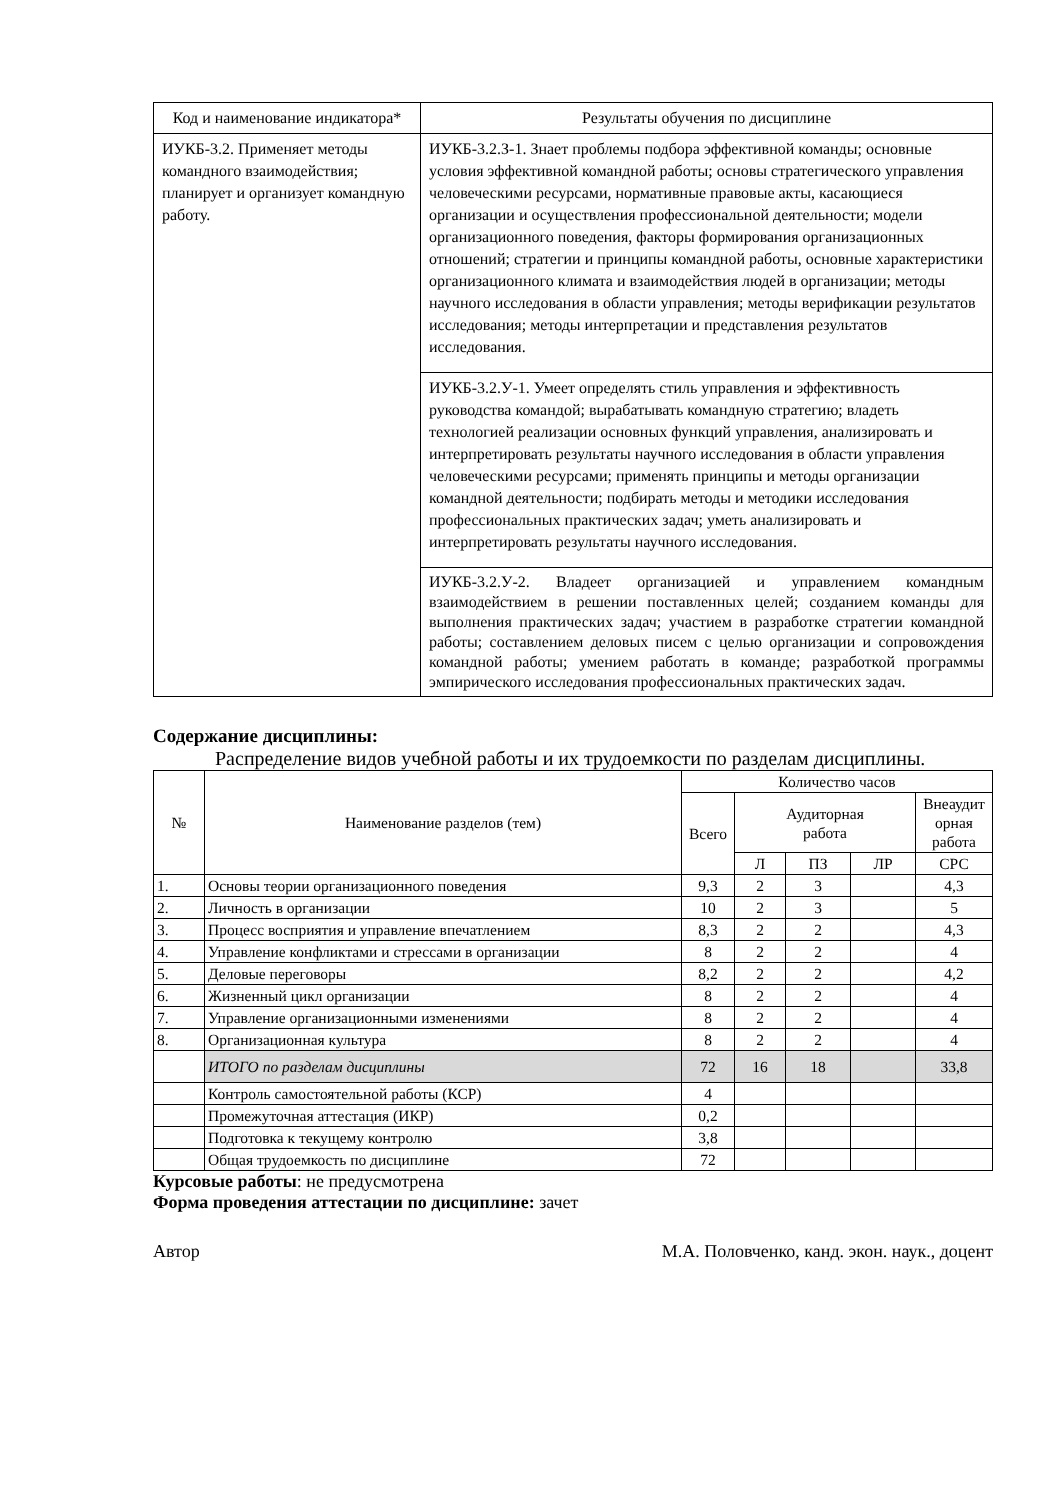| Код и наименование индикатора* | Результаты обучения по дисциплине |
| --- | --- |
| ИУКБ-3.2. Применяет методы командного взаимодействия; планирует и организует командную работу. | ИУКБ-3.2.З-1. Знает проблемы подбора эффективной команды; основные условия эффективной командной работы; основы стратегического управления человеческими ресурсами, нормативные правовые акты, касающиеся организации и осуществления профессиональной деятельности; модели организационного поведения, факторы формирования организационных отношений; стратегии и принципы командной работы, основные характеристики организационного климата и взаимодействия людей в организации; методы научного исследования в области управления; методы верификации результатов исследования; методы интерпретации и представления результатов исследования. |
| | ИУКБ-3.2.У-1. Умеет определять стиль управления и эффективность руководства командой; вырабатывать командную стратегию; владеть технологией реализации основных функций управления, анализировать и интерпретировать результаты научного исследования в области управления человеческими ресурсами; применять принципы и методы организации командной деятельности; подбирать методы и методики исследования профессиональных практических задач; уметь анализировать и интерпретировать результаты научного исследования. |
| | ИУКБ-3.2.У-2. Владеет организацией и управлением командным взаимодействием в решении поставленных целей; созданием команды для выполнения практических задач; участием в разработке стратегии командной работы; составлением деловых писем с целью организации и сопровождения командной работы; умением работать в команде; разработкой программы эмпирического исследования профессиональных практических задач. |
Содержание дисциплины:
Распределение видов учебной работы и их трудоемкости по разделам дисциплины.
| № | Наименование разделов (тем) | Количество часов | | | | |
| --- | --- | --- | --- | --- | --- | --- |
| | | Всего | Аудиторная работа | | | Внеаудит орная работа |
| | | | Л | ПЗ | ЛР | СРС |
| 1. | Основы теории организационного поведения | 9,3 | 2 | 3 | | 4,3 |
| 2. | Личность в организации | 10 | 2 | 3 | | 5 |
| 3. | Процесс восприятия и управление впечатлением | 8,3 | 2 | 2 | | 4,3 |
| 4. | Управление конфликтами и стрессами в организации | 8 | 2 | 2 | | 4 |
| 5. | Деловые переговоры | 8,2 | 2 | 2 | | 4,2 |
| 6. | Жизненный цикл организации | 8 | 2 | 2 | | 4 |
| 7. | Управление организационными изменениями | 8 | 2 | 2 | | 4 |
| 8. | Организационная культура | 8 | 2 | 2 | | 4 |
| | ИТОГО по разделам дисциплины | 72 | 16 | 18 | | 33,8 |
| | Контроль самостоятельной работы (КСР) | 4 | | | | |
| | Промежуточная аттестация (ИКР) | 0,2 | | | | |
| | Подготовка к текущему контролю | 3,8 | | | | |
| | Общая трудоемкость по дисциплине | 72 | | | | |
Курсовые работы: не предусмотрена
Форма проведения аттестации по дисциплине: зачет
Автор М.А. Половченко, канд. экон. наук., доцент